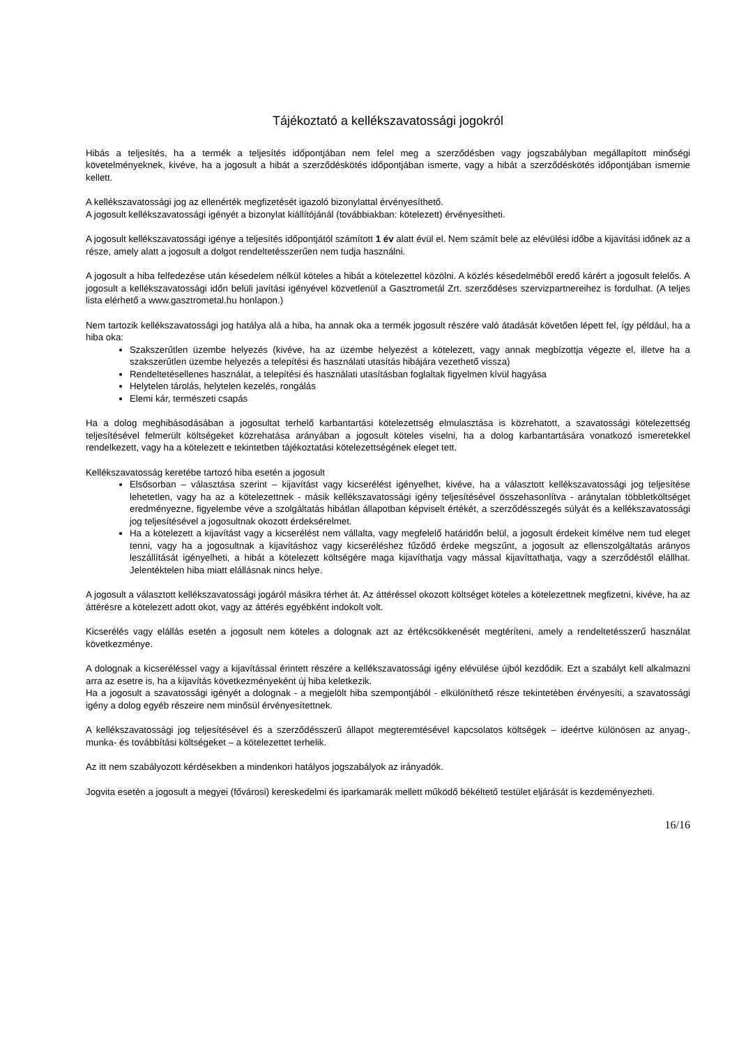Tájékoztató a kellékszavatossági jogokról
Hibás a teljesítés, ha a termék a teljesítés időpontjában nem felel meg a szerződésben vagy jogszabályban megállapított minőségi követelményeknek, kivéve, ha a jogosult a hibát a szerződéskötés időpontjában ismerte, vagy a hibát a szerződéskötés időpontjában ismernie kellett.
A kellékszavatossági jog az ellenérték megfizetését igazoló bizonylattal érvényesíthető.
A jogosult kellékszavatossági igényét a bizonylat kiállítójánál (továbbiakban: kötelezett) érvényesítheti.
A jogosult kellékszavatossági igénye a teljesítés időpontjától számított 1 év alatt évül el. Nem számít bele az elévülési időbe a kijavítási időnek az a része, amely alatt a jogosult a dolgot rendeltetésszerűen nem tudja használni.
A jogosult a hiba felfedezése után késedelem nélkül köteles a hibát a kötelezettel közölni. A közlés késedelméből eredő kárért a jogosult felelős. A jogosult a kellékszavatossági időn belüli javítási igényével közvetlenül a Gasztrometál Zrt. szerződéses szervizpartnereihez is fordulhat. (A teljes lista elérhető a www.gasztrometal.hu honlapon.)
Nem tartozik kellékszavatossági jog hatálya alá a hiba, ha annak oka a termék jogosult részére való átadását követően lépett fel, így például, ha a hiba oka:
Szakszerűtlen üzembe helyezés (kivéve, ha az üzembe helyezést a kötelezett, vagy annak megbízottja végezte el, illetve ha a szakszerűtlen üzembe helyezés a telepítési és használati utasítás hibájára vezethető vissza)
Rendeltetésellenes használat, a telepítési és használati utasításban foglaltak figyelmen kívül hagyása
Helytelen tárolás, helytelen kezelés, rongálás
Elemi kár, természeti csapás
Ha a dolog meghibásodásában a jogosultat terhelő karbantartási kötelezettség elmulasztása is közrehatott, a szavatossági kötelezettség teljesítésével felmerült költségeket közrehatása arányában a jogosult köteles viselni, ha a dolog karbantartására vonatkozó ismeretekkel rendelkezett, vagy ha a kötelezett e tekintetben tájékoztatási kötelezettségének eleget tett.
Kellékszavatosság keretébe tartozó hiba esetén a jogosult
Elsősorban – választása szerint – kijavítást vagy kicserélést igényelhet, kivéve, ha a választott kellékszavatossági jog teljesítése lehetetlen, vagy ha az a kötelezettnek - másik kellékszavatossági igény teljesítésével összehasonlítva - aránytalan többletköltséget eredményezne, figyelembe véve a szolgáltatás hibátlan állapotban képviselt értékét, a szerződésszegés súlyát és a kellékszavatossági jog teljesítésével a jogosultnak okozott érdeksérelmet.
Ha a kötelezett a kijavítást vagy a kicserélést nem vállalta, vagy megfelelő határidőn belül, a jogosult érdekeit kímélve nem tud eleget tenni, vagy ha a jogosultnak a kijavításhoz vagy kicseréléshez fűződő érdeke megszűnt, a jogosult az ellenszolgáltatás arányos leszállítását igényelheti, a hibát a kötelezett költségére maga kijavíthatja vagy mással kijavíttathatja, vagy a szerződéstől elállhat. Jelentéktelen hiba miatt elállásnak nincs helye.
A jogosult a választott kellékszavatossági jogáról másikra térhet át. Az áttéréssel okozott költséget köteles a kötelezettnek megfizetni, kivéve, ha az áttérésre a kötelezett adott okot, vagy az áttérés egyébként indokolt volt.
Kicserélés vagy elállás esetén a jogosult nem köteles a dolognak azt az értékcsökkenését megtéríteni, amely a rendeltetésszerű használat következménye.
A dolognak a kicseréléssel vagy a kijavítással érintett részére a kellékszavatossági igény elévülése újból kezdődik. Ezt a szabályt kell alkalmazni arra az esetre is, ha a kijavítás következményeként új hiba keletkezik.
Ha a jogosult a szavatossági igényét a dolognak - a megjelölt hiba szempontjából - elkülöníthető része tekintetében érvényesíti, a szavatossági igény a dolog egyéb részeire nem minősül érvényesítettnek.
A kellékszavatossági jog teljesítésével és a szerződésszerű állapot megteremtésével kapcsolatos költségek – ideértve különösen az anyag-, munka- és továbbítási költségeket – a kötelezettet terhelik.
Az itt nem szabályozott kérdésekben a mindenkori hatályos jogszabályok az irányadók.
Jogvita esetén a jogosult a megyei (fővárosi) kereskedelmi és iparkamarák mellett működő békéltető testület eljárását is kezdeményezheti.
16/16